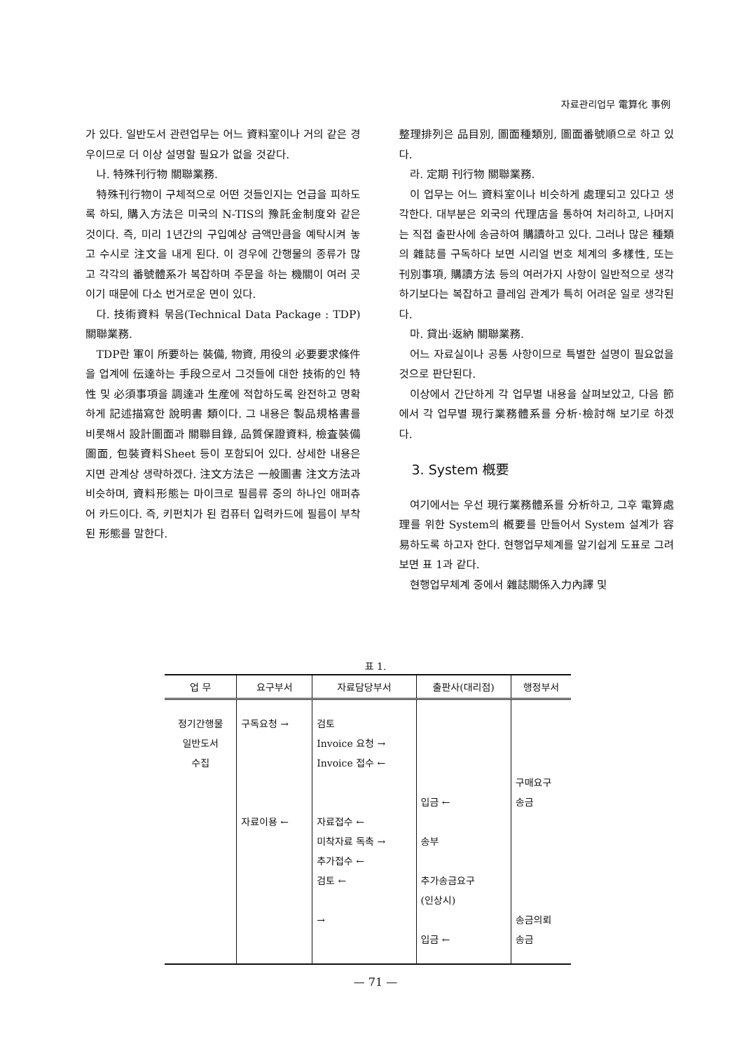자료관리업무 電算化 事例
가 있다. 일반도서 관련업무는 어느 資料室이나 거의 같은 경우이므로 더 이상 설명할 필요가 없을 것같다.
나. 特殊刊行物 關聯業務.
特殊刊行物이 구체적으로 어떤 것들인지는 언급을 피하도록 하되, 購入方法은 미국의 N-TIS의 豫託金制度와 같은 것이다. 즉, 미리 1년간의 구입예상 금액만큼을 예탁시켜 놓고 수시로 注文을 내게 된다. 이 경우에 간행물의 종류가 많고 각각의 番號體系가 복잡하며 주문을 하는 機關이 여러 곳이기 때문에 다소 번거로운 면이 있다.
다. 技術資料 묶음(Technical Data Package : TDP) 關聯業務.
TDP란 軍이 所要하는 裝備, 物資, 用役의 必要要求條件을 업계에 伝達하는 手段으로서 그것들에 대한 技術的인 特性 및 必須事項을 調達과 生産에 적합하도록 완전하고 명확하게 記述描寫한 說明書 類이다. 그 내용은 製品規格書를 비롯해서 設計圖面과 關聯目錄, 品質保證資料, 檢査裝備圖面, 包裝資料Sheet 등이 포함되어 있다. 상세한 내용은 지면 관계상 생략하겠다. 注文方法은 一般圖書 注文方法과 비슷하며, 資料形態는 마이크로 필름류 중의 하나인 애퍼츄어 카드이다. 즉, 키펀치가 된 컴퓨터 입력카드에 필름이 부착된 形態를 말한다.
整理排列은 品目別, 圖面種類別, 圖面番號順으로 하고 있다.
라. 定期 刊行物 關聯業務.
이 업무는 어느 資料室이나 비슷하게 處理되고 있다고 생각한다. 대부분은 외국의 代理店을 통하여 처리하고, 나머지는 직접 출판사에 송금하여 購讀하고 있다. 그러나 많은 種類의 雜誌를 구독하다 보면 시리얼 번호 체계의 多樣性, 또는 刊別事項, 購讀方法 등의 여러가지 사항이 일반적으로 생각하기보다는 복잡하고 클레임 관계가 특히 어려운 일로 생각된다.
마. 貸出·返納 關聯業務.
어느 자료실이나 공통 사항이므로 특별한 설명이 필요없을 것으로 판단된다.
이상에서 간단하게 각 업무별 내용을 살펴보았고, 다음 節에서 각 업무별 現行業務體系를 分析·檢討해 보기로 하겠다.
3. System 槪要
여기에서는 우선 現行業務體系를 分析하고, 그후 電算處理를 위한 System의 槪要를 만들어서 System 설계가 容易하도록 하고자 한다. 현행업무체계를 알기쉽게 도표로 그려보면 표 1과 같다.
현행업무체계 중에서 雜誌關係入力內譯 및
표 1.
| 업 무 | 요구부서 | 자료담당부서 | 출판사(대리점) | 행정부서 |
| --- | --- | --- | --- | --- |
| 정기간행물 일반도서 수집 | 구독요청 → 자료이용 ← | 검토 Invoice 요청 → Invoice 접수 ← 자료접수 ← 미착자료 독촉 → 추가접수 ← 검토 ← → | 입금 ← 송부 추가송금요구 (인상시) 입금 ← | 구매요구 송금 송금의뢰 송금 |
— 71 —